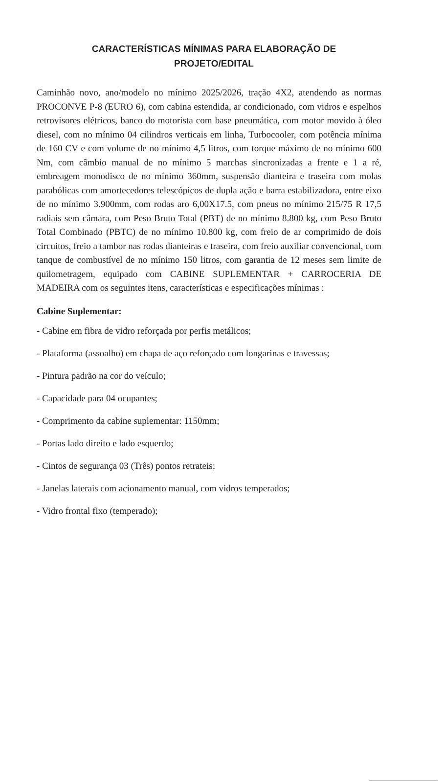CARACTERÍSTICAS MÍNIMAS PARA ELABORAÇÃO DE
PROJETO/EDITAL
Caminhão novo, ano/modelo no mínimo 2025/2026, tração 4X2, atendendo as normas PROCONVE P-8 (EURO 6), com cabina estendida, ar condicionado, com vidros e espelhos retrovisores elétricos, banco do motorista com base pneumática, com motor movido à óleo diesel, com no mínimo 04 cilindros verticais em linha, Turbocooler, com potência mínima de 160 CV e com volume de no mínimo 4,5 litros, com torque máximo de no mínimo 600 Nm, com câmbio manual de no mínimo 5 marchas sincronizadas a frente e 1 a ré, embreagem monodisco de no mínimo 360mm, suspensão dianteira e traseira com molas parabólicas com amortecedores telescópicos de dupla ação e barra estabilizadora, entre eixo de no mínimo 3.900mm, com rodas aro 6,00X17.5, com pneus no mínimo 215/75 R 17,5 radiais sem câmara, com Peso Bruto Total (PBT) de no mínimo 8.800 kg, com Peso Bruto Total Combinado (PBTC) de no mínimo 10.800 kg, com freio de ar comprimido de dois circuitos, freio a tambor nas rodas dianteiras e traseira, com freio auxiliar convencional, com tanque de combustível de no mínimo 150 litros, com garantia de 12 meses sem limite de quilometragem, equipado com CABINE SUPLEMENTAR + CARROCERIA DE MADEIRA com os seguintes itens, características e especificações mínimas :
Cabine Suplementar:
- Cabine em fibra de vidro reforçada por perfis metálicos;
- Plataforma (assoalho) em chapa de aço reforçado com longarinas e travessas;
- Pintura padrão na cor do veículo;
- Capacidade para 04 ocupantes;
- Comprimento da cabine suplementar: 1150mm;
- Portas lado direito e lado esquerdo;
- Cintos de segurança 03 (Três) pontos retrateis;
- Janelas laterais com acionamento manual, com vidros temperados;
- Vidro frontal fixo (temperado);